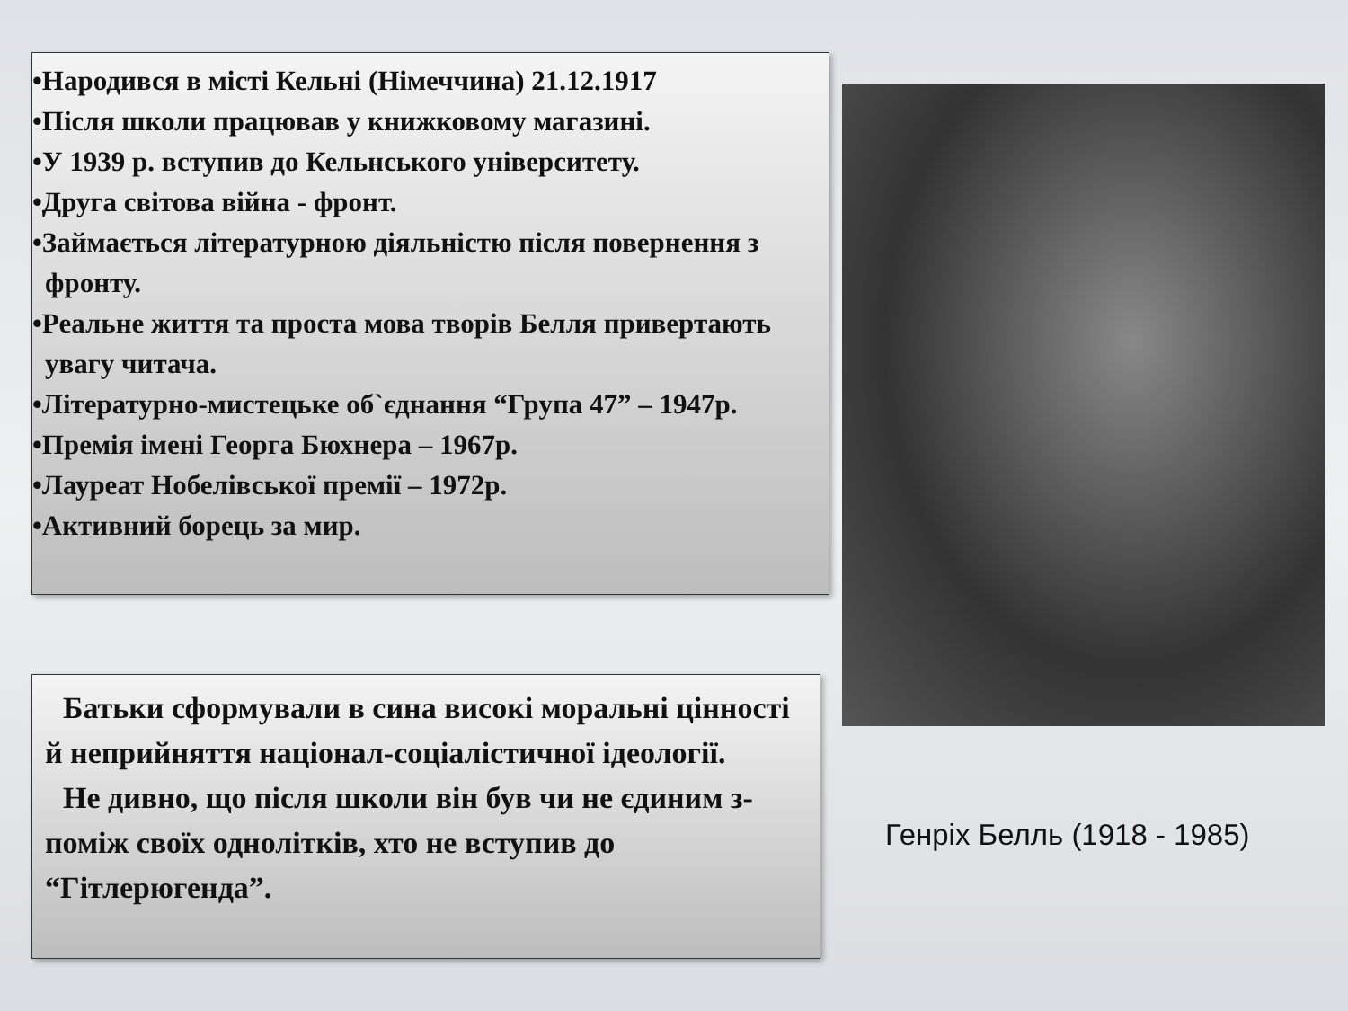•Народився в місті Кельні (Німеччина) 21.12.1917
•Після школи працював у книжковому магазині.
•У 1939 р. вступив до Кельнського університету.
•Друга світова війна - фронт.
•Займається літературною діяльністю після повернення з фронту.
•Реальне життя та проста мова творів Белля привертають увагу читача.
•Літературно-мистецьке об`єднання “Група 47” – 1947р.
•Премія імені Георга Бюхнера – 1967р.
•Лауреат Нобелівської премії – 1972р.
•Активний борець за мир.
Батьки сформували в сина високі моральні цінності й неприйняття націонал-соціалістичної ідеології.
Не дивно, що після школи він був чи не єдиним з-поміж своїх однолітків, хто не вступив до “Гітлерюгенда”.
Генріх Белль (1918 - 1985)